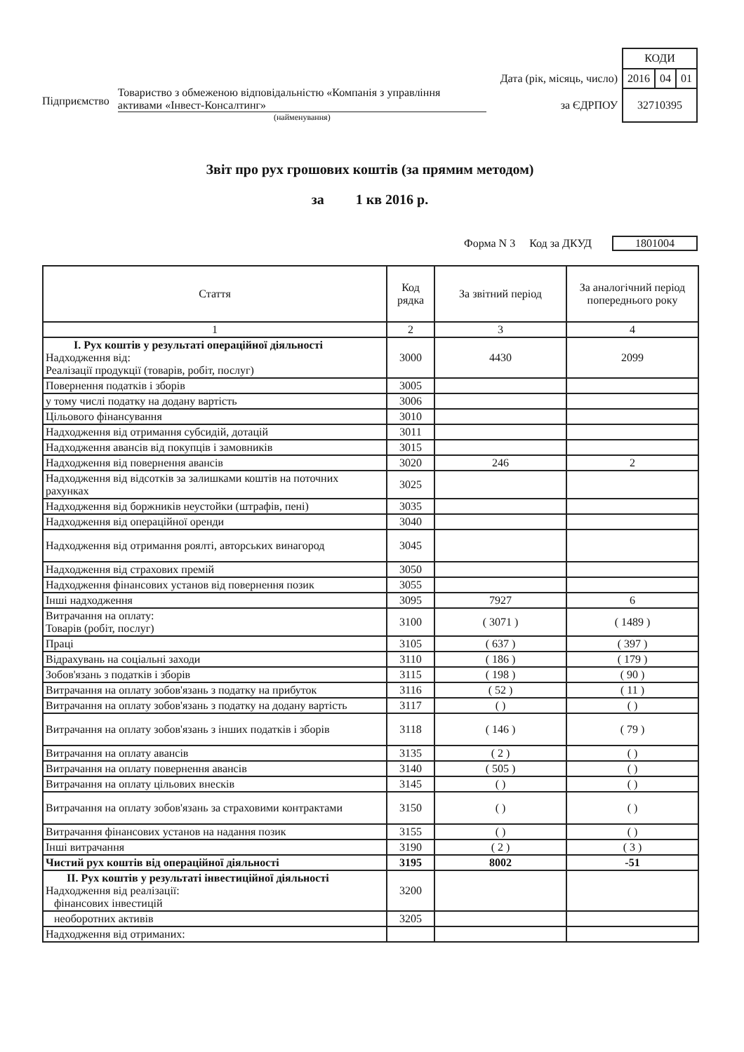Підприємство
Товариство з обмеженою відповідальністю «Компанія з управління активами «Інвест-Консалтинг»
(найменування)
| | КОДИ | | |
| Дата (рік, місяць, число) | 2016 | 04 | 01 |
| за ЄДРПОУ | 32710395 | | |
Звіт про рух грошових коштів (за прямим методом)
за 1 кв 2016 р.
Форма N 3 Код за ДКУД 1801004
| Стаття | Код рядка | За звітний період | За аналогічний період попереднього року |
| --- | --- | --- | --- |
| 1 | 2 | 3 | 4 |
| І. Рух коштів у результаті операційної діяльності Надходження від: Реалізації продукції (товарів, робіт, послуг) | 3000 | 4430 | 2099 |
| Повернення податків і зборів | 3005 | | |
| у тому числі податку на додану вартість | 3006 | | |
| Цільового фінансування | 3010 | | |
| Надходження від отримання субсидій, дотацій | 3011 | | |
| Надходження авансів від покупців і замовників | 3015 | | |
| Надходження від повернення авансів | 3020 | 246 | 2 |
| Надходження від відсотків за залишками коштів на поточних рахунках | 3025 | | |
| Надходження від боржників неустойки (штрафів, пені) | 3035 | | |
| Надходження від операційної оренди | 3040 | | |
| Надходження від отримання роялті, авторських винагород | 3045 | | |
| Надходження від страхових премій | 3050 | | |
| Надходження фінансових установ від повернення позик | 3055 | | |
| Інші надходження | 3095 | 7927 | 6 |
| Витрачання на оплату: Товарів (робіт, послуг) | 3100 | ( 3071 ) | ( 1489 ) |
| Праці | 3105 | ( 637 ) | ( 397 ) |
| Відрахувань на соціальні заходи | 3110 | ( 186 ) | ( 179 ) |
| Зобов'язань з податків і зборів | 3115 | ( 198 ) | ( 90 ) |
| Витрачання на оплату зобов'язань з податку на прибуток | 3116 | ( 52 ) | ( 11 ) |
| Витрачання на оплату зобов'язань з податку на додану вартість | 3117 | ( ) | ( ) |
| Витрачання на оплату зобов'язань з інших податків і зборів | 3118 | ( 146 ) | ( 79 ) |
| Витрачання на оплату авансів | 3135 | ( 2 ) | ( ) |
| Витрачання на оплату повернення авансів | 3140 | ( 505 ) | ( ) |
| Витрачання на оплату цільових внесків | 3145 | ( ) | ( ) |
| Витрачання на оплату зобов'язань за страховими контрактами | 3150 | ( ) | ( ) |
| Витрачання фінансових установ на надання позик | 3155 | ( ) | ( ) |
| Інші витрачання | 3190 | ( 2 ) | ( 3 ) |
| Чистий рух коштів від операційної діяльності | 3195 | 8002 | -51 |
| ІІ. Рух коштів у результаті інвестиційної діяльності Надходження від реалізації: фінансових інвестицій | 3200 | | |
| необоротних активів | 3205 | | |
| Надходження від отриманих: | | | |